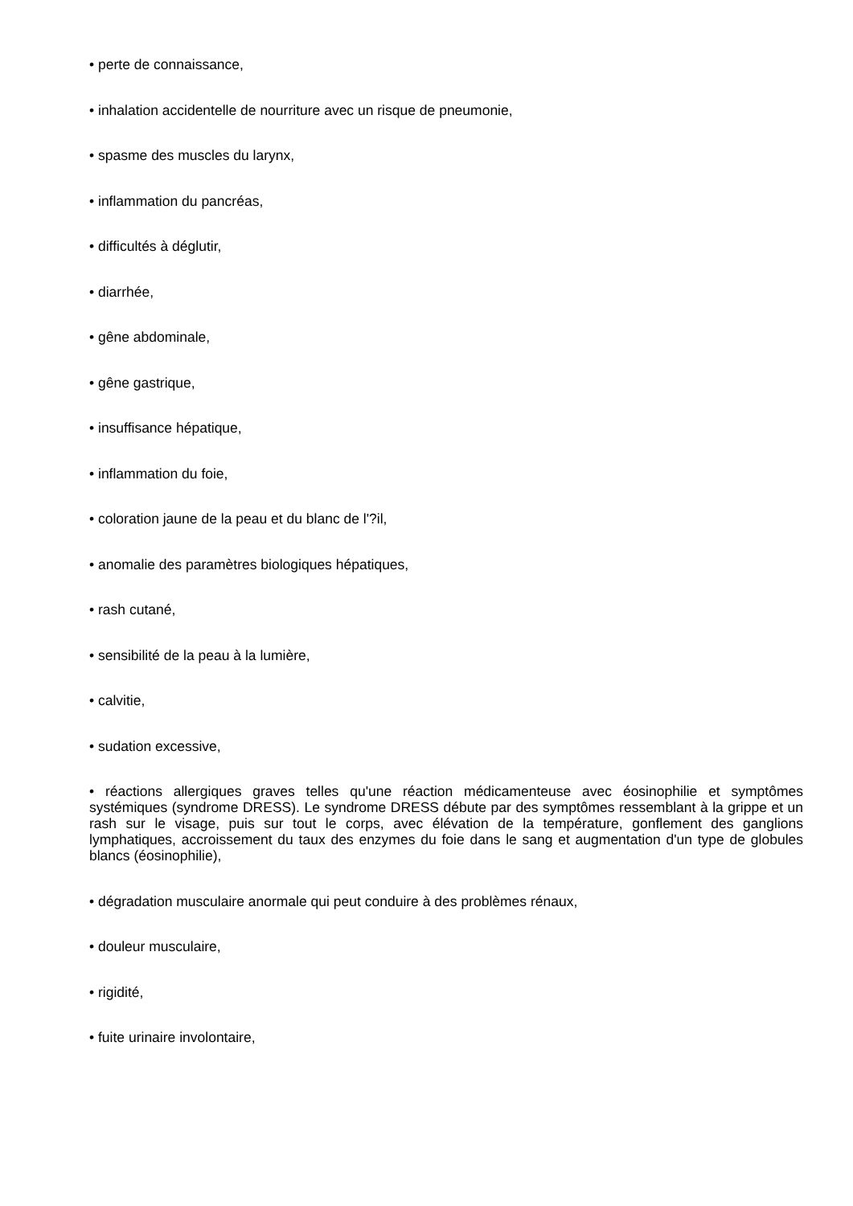• perte de connaissance,
• inhalation accidentelle de nourriture avec un risque de pneumonie,
• spasme des muscles du larynx,
• inflammation du pancréas,
• difficultés à déglutir,
• diarrhée,
• gêne abdominale,
• gêne gastrique,
• insuffisance hépatique,
• inflammation du foie,
• coloration jaune de la peau et du blanc de l'?il,
• anomalie des paramètres biologiques hépatiques,
• rash cutané,
• sensibilité de la peau à la lumière,
• calvitie,
• sudation excessive,
• réactions allergiques graves telles qu'une réaction médicamenteuse avec éosinophilie et symptômes systémiques (syndrome DRESS). Le syndrome DRESS débute par des symptômes ressemblant à la grippe et un rash sur le visage, puis sur tout le corps, avec élévation de la température, gonflement des ganglions lymphatiques, accroissement du taux des enzymes du foie dans le sang et augmentation d'un type de globules blancs (éosinophilie),
• dégradation musculaire anormale qui peut conduire à des problèmes rénaux,
• douleur musculaire,
• rigidité,
• fuite urinaire involontaire,